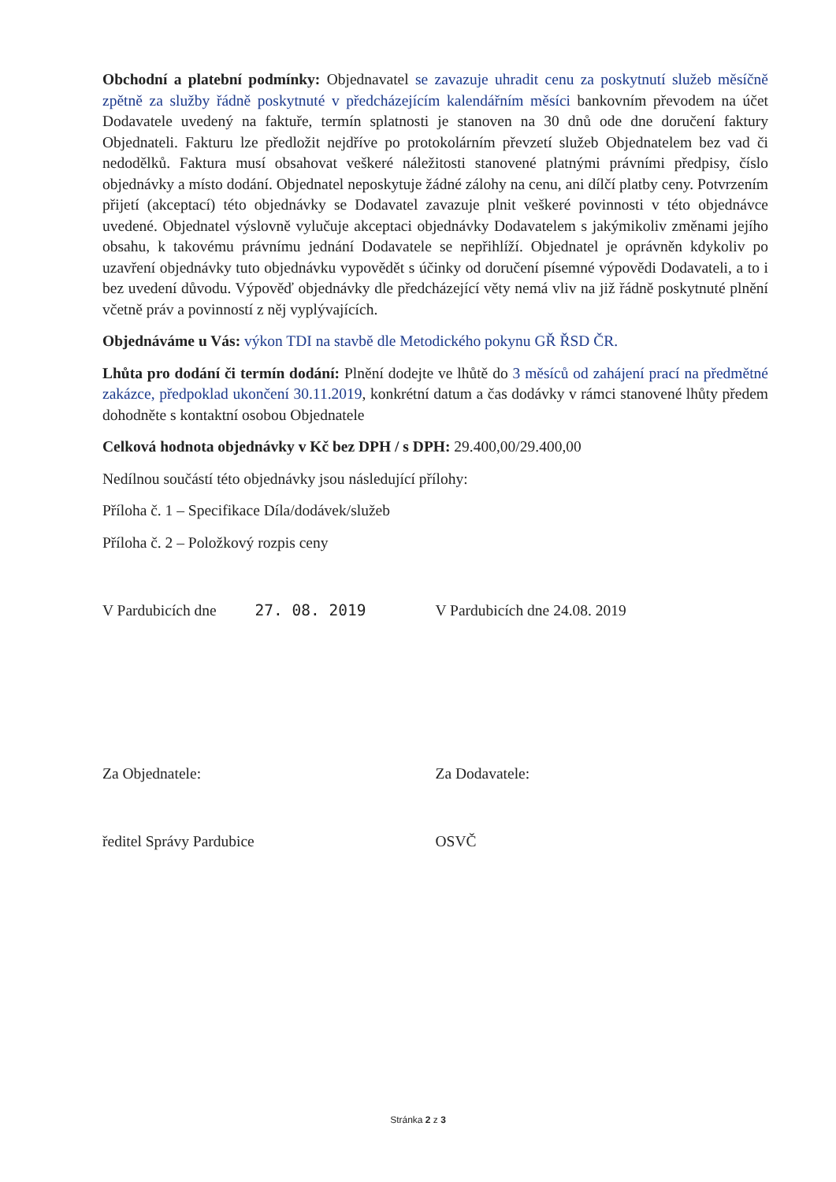Obchodní a platební podmínky: Objednavatel se zavazuje uhradit cenu za poskytnutí služeb měsíčně zpětně za služby řádně poskytnuté v předcházejícím kalendářním měsíci bankovním převodem na účet Dodavatele uvedený na faktuře, termín splatnosti je stanoven na 30 dnů ode dne doručení faktury Objednateli. Fakturu lze předložit nejdříve po protokolárním převzetí služeb Objednatelem bez vad či nedodělků. Faktura musí obsahovat veškeré náležitosti stanovené platnými právními předpisy, číslo objednávky a místo dodání. Objednatel neposkytuje žádné zálohy na cenu, ani dílčí platby ceny. Potvrzením přijetí (akceptací) této objednávky se Dodavatel zavazuje plnit veškeré povinnosti v této objednávce uvedené. Objednatel výslovně vylučuje akceptaci objednávky Dodavatelem s jakýmikoliv změnami jejího obsahu, k takovému právnímu jednání Dodavatele se nepřihlíží. Objednatel je oprávněn kdykoliv po uzavření objednávky tuto objednávku vypovědět s účinky od doručení písemné výpovědi Dodavateli, a to i bez uvedení důvodu. Výpověď objednávky dle předcházející věty nemá vliv na již řádně poskytnuté plnění včetně práv a povinností z něj vyplývajících.
Objednáváme u Vás: výkon TDI na stavbě dle Metodického pokynu GŘ ŘSD ČR.
Lhůta pro dodání či termín dodání: Plnění dodejte ve lhůtě do 3 měsíců od zahájení prací na předmětné zakázce, předpoklad ukončení 30.11.2019, konkrétní datum a čas dodávky v rámci stanovené lhůty předem dohodněte s kontaktní osobou Objednatele
Celková hodnota objednávky v Kč bez DPH / s DPH: 29.400,00/29.400,00
Nedílnou součástí této objednávky jsou následující přílohy:
Příloha č. 1 – Specifikace Díla/dodávek/služeb
Příloha č. 2 – Položkový rozpis ceny
V Pardubicích dne 27. 08. 2019
V Pardubicích dne 24.08. 2019
Za Objednatele: Za Dodavatele:
ředitel Správy Pardubice OSVČ
Stránka 2 z 3